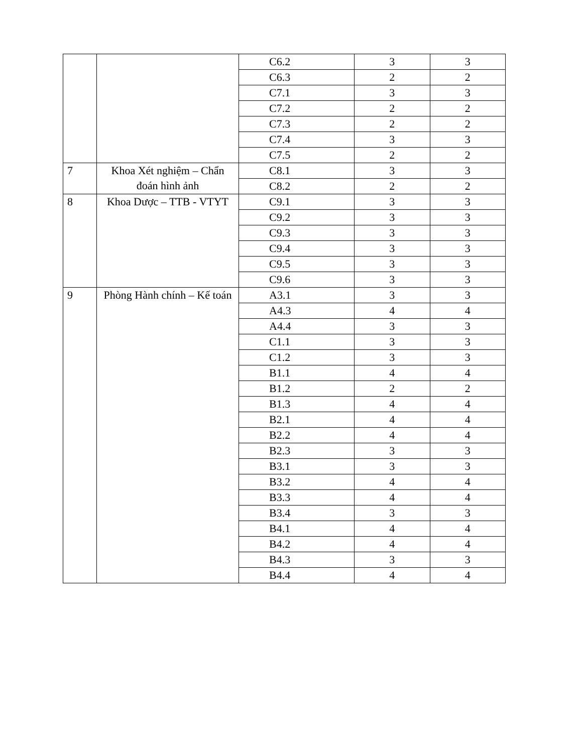| | | C6.2 | 3 | 3 |
| | | C6.3 | 2 | 2 |
| | | C7.1 | 3 | 3 |
| | | C7.2 | 2 | 2 |
| | | C7.3 | 2 | 2 |
| | | C7.4 | 3 | 3 |
| | | C7.5 | 2 | 2 |
| 7 | Khoa Xét nghiệm – Chẩn đoán hình ảnh | C8.1 | 3 | 3 |
| | | C8.2 | 2 | 2 |
| 8 | Khoa Dược – TTB - VTYT | C9.1 | 3 | 3 |
| | | C9.2 | 3 | 3 |
| | | C9.3 | 3 | 3 |
| | | C9.4 | 3 | 3 |
| | | C9.5 | 3 | 3 |
| | | C9.6 | 3 | 3 |
| 9 | Phòng Hành chính – Kế toán | A3.1 | 3 | 3 |
| | | A4.3 | 4 | 4 |
| | | A4.4 | 3 | 3 |
| | | C1.1 | 3 | 3 |
| | | C1.2 | 3 | 3 |
| | | B1.1 | 4 | 4 |
| | | B1.2 | 2 | 2 |
| | | B1.3 | 4 | 4 |
| | | B2.1 | 4 | 4 |
| | | B2.2 | 4 | 4 |
| | | B2.3 | 3 | 3 |
| | | B3.1 | 3 | 3 |
| | | B3.2 | 4 | 4 |
| | | B3.3 | 4 | 4 |
| | | B3.4 | 3 | 3 |
| | | B4.1 | 4 | 4 |
| | | B4.2 | 4 | 4 |
| | | B4.3 | 3 | 3 |
| | | B4.4 | 4 | 4 |